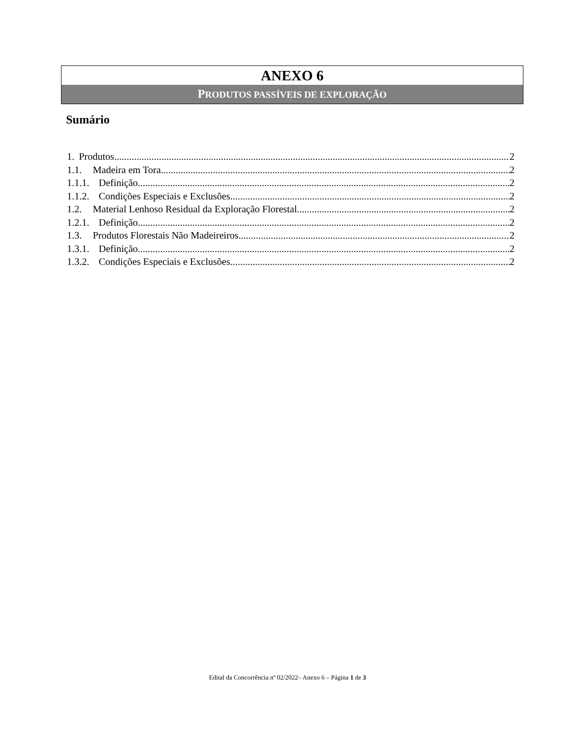ANEXO 6
PRODUTOS PASSÍVEIS DE EXPLORAÇÃO
Sumário
1. Produtos 2
1.1. Madeira em Tora 2
1.1.1. Definição 2
1.1.2. Condições Especiais e Exclusões 2
1.2. Material Lenhoso Residual da Exploração Florestal 2
1.2.1. Definição 2
1.3. Produtos Florestais Não Madeireiros 2
1.3.1. Definição 2
1.3.2. Condições Especiais e Exclusões 2
Edital da Concorrência nº 02/2022– Anexo 6 – Página 1 de 3